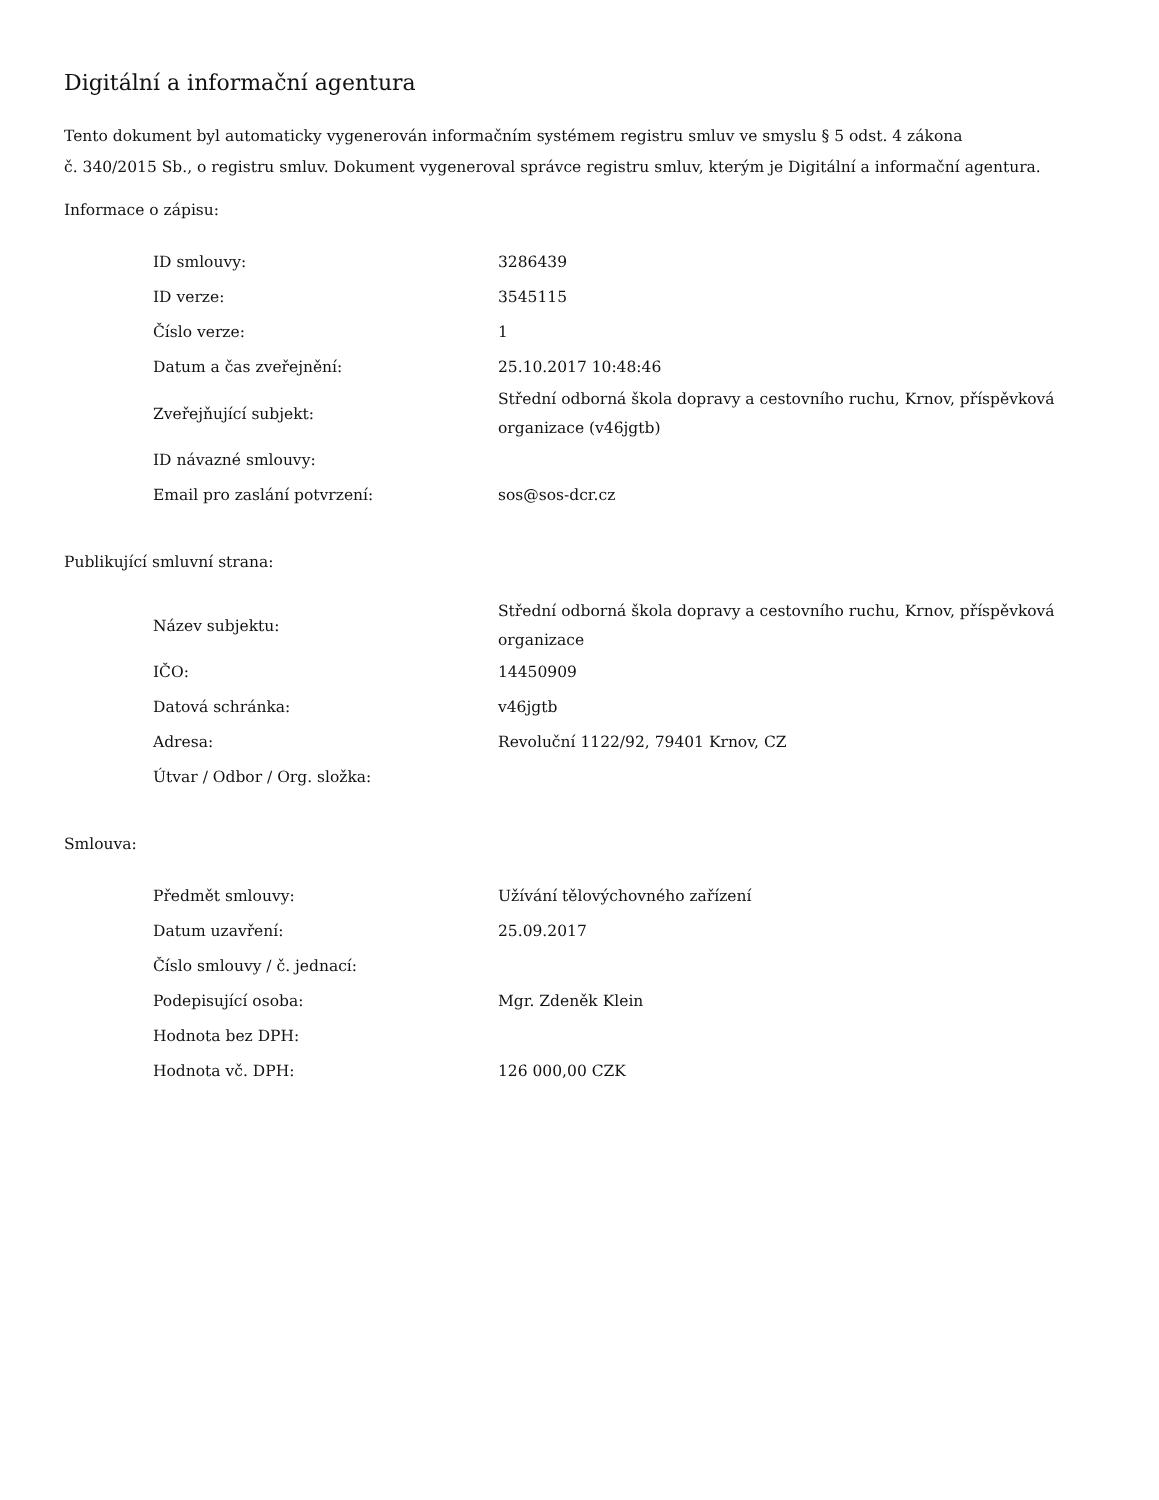Digitální a informační agentura
Tento dokument byl automaticky vygenerován informačním systémem registru smluv ve smyslu § 5 odst. 4 zákona
č. 340/2015 Sb., o registru smluv. Dokument vygeneroval správce registru smluv, kterým je Digitální a informační agentura.
Informace o zápisu:
| ID smlouvy: | 3286439 |
| ID verze: | 3545115 |
| Číslo verze: | 1 |
| Datum a čas zveřejnění: | 25.10.2017 10:48:46 |
| Zveřejňující subjekt: | Střední odborná škola dopravy a cestovního ruchu, Krnov, příspěvková organizace (v46jgtb) |
| ID návazné smlouvy: | |
| Email pro zaslání potvrzení: | sos@sos-dcr.cz |
Publikující smluvní strana:
| Název subjektu: | Střední odborná škola dopravy a cestovního ruchu, Krnov, příspěvková organizace |
| IČO: | 14450909 |
| Datová schránka: | v46jgtb |
| Adresa: | Revoluční 1122/92, 79401 Krnov, CZ |
| Útvar / Odbor / Org. složka: | |
Smlouva:
| Předmět smlouvy: | Užívání tělovýchovného zařízení |
| Datum uzavření: | 25.09.2017 |
| Číslo smlouvy / č. jednací: | |
| Podepisující osoba: | Mgr. Zdeněk Klein |
| Hodnota bez DPH: | |
| Hodnota vč. DPH: | 126 000,00 CZK |